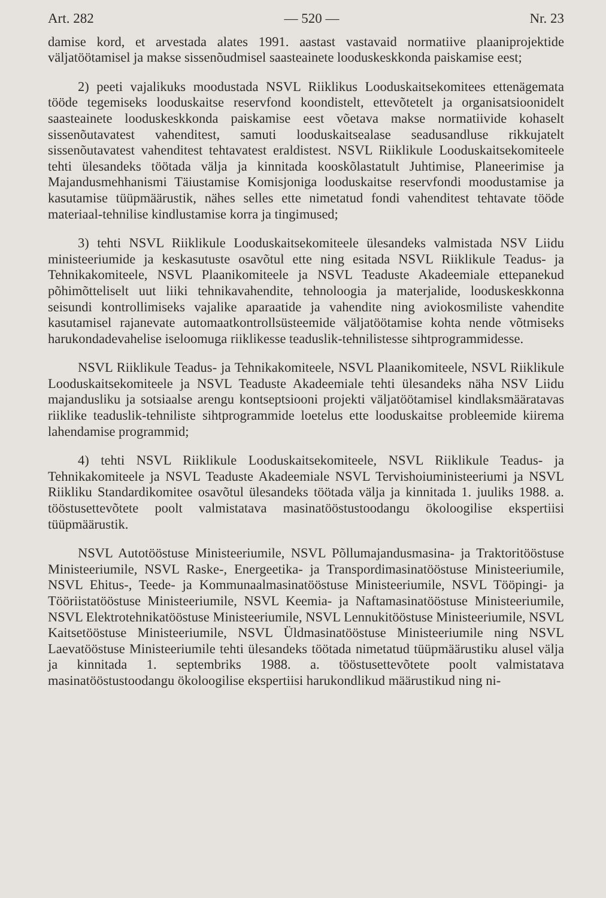Art. 282 — 520 — Nr. 23
damise kord, et arvestada alates 1991. aastast vastavaid normatiive plaaniprojektide väljatöötamisel ja makse sissenõudmisel saasteainete looduskeskkonda paiskamise eest;
2) peeti vajalikuks moodustada NSVL Riiklikus Looduskaitsekomitees ettenägemata tööde tegemiseks looduskaitse reservfond koondistelt, ettevõtetelt ja organisatsioonidelt saasteainete looduskeskkonda paiskamise eest võetava makse normatiivide kohaselt sissenõutavatest vahenditest, samuti looduskaitsealase seadusandluse rikkujatelt sissenõutavatest vahenditest tehtavatest eraldistest. NSVL Riiklikule Looduskaitsekomiteele tehti ülesandeks töötada välja ja kinnitada kooskõlastatult Juhtimise, Planeerimise ja Majandusmehhanismi Täiustamise Komisjoniga looduskaitse reservfondi moodustamise ja kasutamise tüüpmäärustik, nähes selles ette nimetatud fondi vahenditest tehtavate tööde materiaal-tehnilise kindlustamise korra ja tingimused;
3) tehti NSVL Riiklikule Looduskaitsekomiteele ülesandeks valmistada NSV Liidu ministeeriumide ja keskasutuste osavõtul ette ning esitada NSVL Riiklikule Teadus- ja Tehnikakomiteele, NSVL Plaanikomiteele ja NSVL Teaduste Akadeemiale ettepanekud põhimõtteliselt uut liiki tehnikavahendite, tehnoloogia ja materjalide, looduskeskkonna seisundi kontrollimiseks vajalike aparaatide ja vahendite ning aviokosmiliste vahendite kasutamisel rajanevate automaatkontrollsüsteemide väljatöötamise kohta nende võtmiseks harukondadevahelise iseloomuga riiklikesse teaduslik-tehnilistesse sihtprogrammidesse.
NSVL Riiklikule Teadus- ja Tehnikakomiteele, NSVL Plaanikomiteele, NSVL Riiklikule Looduskaitsekomiteele ja NSVL Teaduste Akadeemiale tehti ülesandeks näha NSV Liidu majandusliku ja sotsiaalse arengu kontseptsiooni projekti väljatöötamisel kindlaksmääratavas riiklike teaduslik-tehniliste sihtprogrammide loetelus ette looduskaitse probleemide kiirema lahendamise programmid;
4) tehti NSVL Riiklikule Looduskaitsekomiteele, NSVL Riiklikule Teadus- ja Tehnikakomiteele ja NSVL Teaduste Akadeemiale NSVL Tervishoiuministeeriumi ja NSVL Riikliku Standardikomitee osavõtul ülesandeks töötada välja ja kinnitada 1. juuliks 1988. a. tööstusettevõtete poolt valmistatava masinatööstustoodangu ökoloogilise ekspertiisi tüüpmäärustik.
NSVL Autotööstuse Ministeeriumile, NSVL Põllumajandusmasina- ja Traktoritööstuse Ministeeriumile, NSVL Raske-, Energeetika- ja Transpordimasinatööstuse Ministeeriumile, NSVL Ehitus-, Teede- ja Kommunaalmasinatööstuse Ministeeriumile, NSVL Tööpingi- ja Tööriistatööstuse Ministeeriumile, NSVL Keemia- ja Naftamasinatööstuse Ministeeriumile, NSVL Elektrotehnikatööstuse Ministeeriumile, NSVL Lennukitööstuse Ministeeriumile, NSVL Kaitsetööstuse Ministeeriumile, NSVL Üldmasinatööstuse Ministeeriumile ning NSVL Laevatööstuse Ministeeriumile tehti ülesandeks töötada nimetatud tüüpmäärustiku alusel välja ja kinnitada 1. septembriks 1988. a. tööstusettevõtete poolt valmistatava masinatööstustoodangu ökoloogilise ekspertiisi harukondlikud määrustikud ning ni-